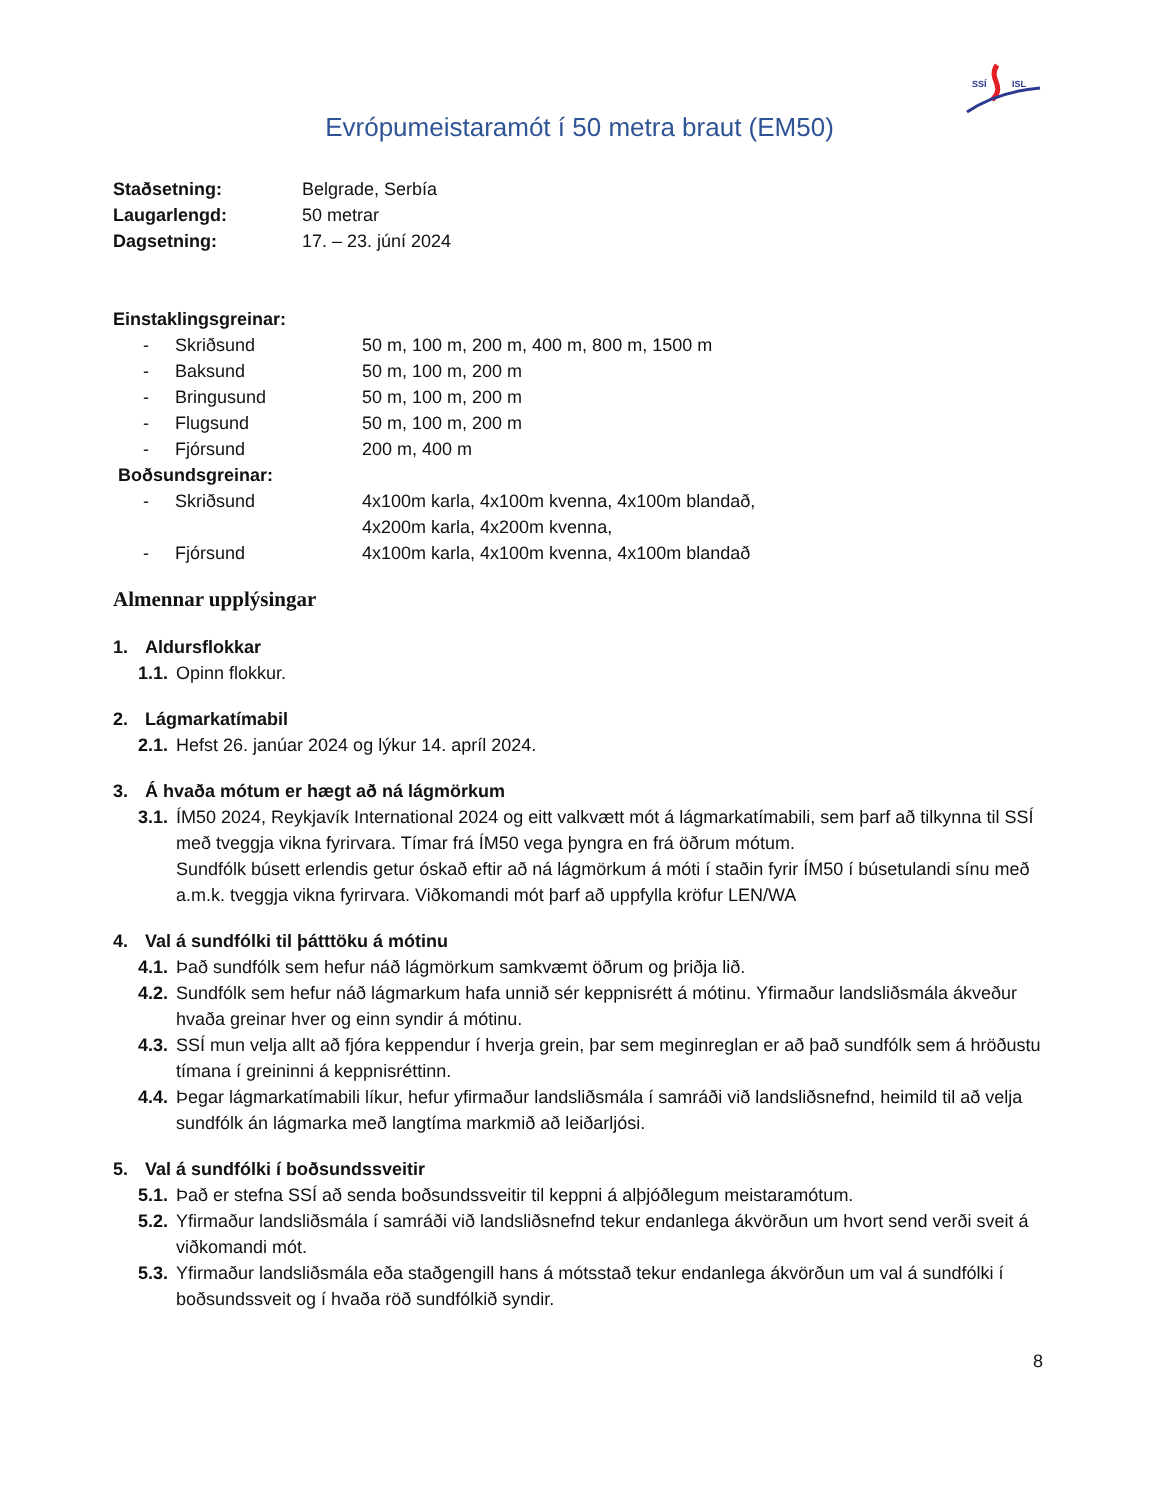SSÍ
ISL
Evrópumeistaramót í 50 metra braut (EM50)
Staðsetning: Belgrade, Serbía
Laugarlengd: 50 metrar
Dagsetning: 17. – 23. júní 2024
Einstaklingsgreinar:
- Skriðsund 50 m, 100 m, 200 m, 400 m, 800 m, 1500 m
- Baksund 50 m, 100 m, 200 m
- Bringusund 50 m, 100 m, 200 m
- Flugsund 50 m, 100 m, 200 m
- Fjórsund 200 m, 400 m
Boðsundsgreinar:
- Skriðsund 4x100m karla, 4x100m kvenna, 4x100m blandað,
4x200m karla, 4x200m kvenna,
- Fjórsund 4x100m karla, 4x100m kvenna, 4x100m blandað
Almennar upplýsingar
1. Aldursflokkar
1.1.
Opinn flokkur.
2. Lágmarkatímabil
2.1.
Hefst 26. janúar 2024 og lýkur 14. apríl 2024.
3. Á hvaða mótum er hægt að ná lágmörkum
3.1.
ÍM50 2024, Reykjavík International 2024 og eitt valkvætt mót á lágmarkatímabili, sem þarf að tilkynna til SSÍ með tveggja vikna fyrirvara. Tímar frá ÍM50 vega þyngra en frá öðrum mótum.
Sundfólk búsett erlendis getur óskað eftir að ná lágmörkum á móti í staðin fyrir ÍM50 í búsetulandi sínu með a.m.k. tveggja vikna fyrirvara. Viðkomandi mót þarf að uppfylla kröfur LEN/WA
4. Val á sundfólki til þátttöku á mótinu
4.1.
Það sundfólk sem hefur náð lágmörkum samkvæmt öðrum og þriðja lið.
4.2.
Sundfólk sem hefur náð lágmarkum hafa unnið sér keppnisrétt á mótinu. Yfirmaður landsliðsmála ákveður hvaða greinar hver og einn syndir á mótinu.
4.3.
SSÍ mun velja allt að fjóra keppendur í hverja grein, þar sem meginreglan er að það sundfólk sem á hröðustu tímana í greininni á keppnisréttinn.
4.4.
Þegar lágmarkatímabili líkur, hefur yfirmaður landsliðsmála í samráði við landsliðsnefnd, heimild til að velja sundfólk án lágmarka með langtíma markmið að leiðarljósi.
5. Val á sundfólki í boðsundssveitir
5.1.
Það er stefna SSÍ að senda boðsundssveitir til keppni á alþjóðlegum meistaramótum.
5.2.
Yfirmaður landsliðsmála í samráði við landsliðsnefnd tekur endanlega ákvörðun um hvort send verði sveit á viðkomandi mót.
5.3.
Yfirmaður landsliðsmála eða staðgengill hans á mótsstað tekur endanlega ákvörðun um val á sundfólki í boðsundssveit og í hvaða röð sundfólkið syndir.
8